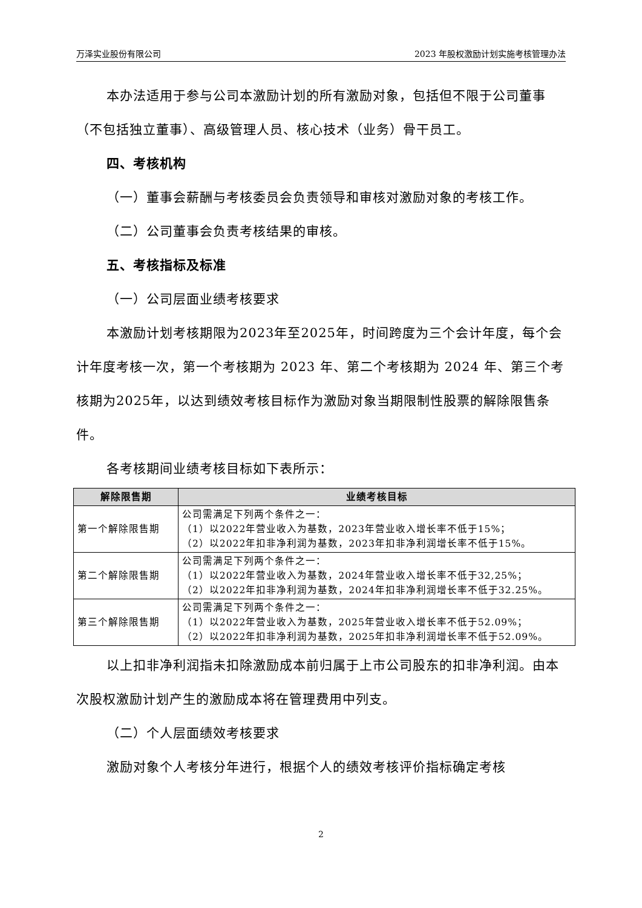万泽实业股份有限公司 2023 年股权激励计划实施考核管理办法
本办法适用于参与公司本激励计划的所有激励对象，包括但不限于公司董事（不包括独立董事）、高级管理人员、核心技术（业务）骨干员工。
四、考核机构
（一）董事会薪酬与考核委员会负责领导和审核对激励对象的考核工作。
（二）公司董事会负责考核结果的审核。
五、考核指标及标准
（一）公司层面业绩考核要求
本激励计划考核期限为2023年至2025年，时间跨度为三个会计年度，每个会计年度考核一次，第一个考核期为 2023 年、第二个考核期为 2024 年、第三个考核期为2025年，以达到绩效考核目标作为激励对象当期限制性股票的解除限售条件。
各考核期间业绩考核目标如下表所示：
| 解除限售期 | 业绩考核目标 |
| --- | --- |
| 第一个解除限售期 | 公司需满足下列两个条件之一： （1）以2022年营业收入为基数，2023年营业收入增长率不低于15%； （2）以2022年扣非净利润为基数，2023年扣非净利润增长率不低于15%。 |
| 第二个解除限售期 | 公司需满足下列两个条件之一： （1）以2022年营业收入为基数，2024年营业收入增长率不低于32,25%； （2）以2022年扣非净利润为基数，2024年扣非净利润增长率不低于32.25%。 |
| 第三个解除限售期 | 公司需满足下列两个条件之一： （1）以2022年营业收入为基数，2025年营业收入增长率不低于52.09%； （2）以2022年扣非净利润为基数，2025年扣非净利润增长率不低于52.09%。 |
以上扣非净利润指未扣除激励成本前归属于上市公司股东的扣非净利润。由本次股权激励计划产生的激励成本将在管理费用中列支。
（二）个人层面绩效考核要求
激励对象个人考核分年进行，根据个人的绩效考核评价指标确定考核
2